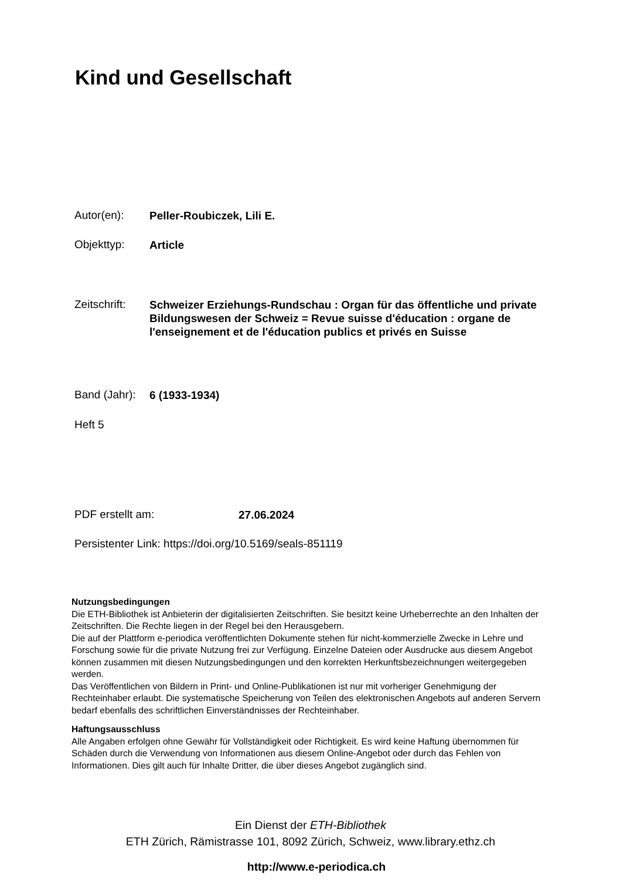Kind und Gesellschaft
Autor(en):
Peller-Roubiczek, Lili E.
Objekttyp:
Article
Zeitschrift:
Schweizer Erziehungs-Rundschau : Organ für das öffentliche und private Bildungswesen der Schweiz = Revue suisse d'éducation : organe de l'enseignement et de l'éducation publics et privés en Suisse
Band (Jahr):
6 (1933-1934)
Heft 5
PDF erstellt am:
27.06.2024
Persistenter Link: https://doi.org/10.5169/seals-851119
Nutzungsbedingungen
Die ETH-Bibliothek ist Anbieterin der digitalisierten Zeitschriften. Sie besitzt keine Urheberrechte an den Inhalten der Zeitschriften. Die Rechte liegen in der Regel bei den Herausgebern.
Die auf der Plattform e-periodica veröffentlichten Dokumente stehen für nicht-kommerzielle Zwecke in Lehre und Forschung sowie für die private Nutzung frei zur Verfügung. Einzelne Dateien oder Ausdrucke aus diesem Angebot können zusammen mit diesen Nutzungsbedingungen und den korrekten Herkunftsbezeichnungen weitergegeben werden.
Das Veröffentlichen von Bildern in Print- und Online-Publikationen ist nur mit vorheriger Genehmigung der Rechteinhaber erlaubt. Die systematische Speicherung von Teilen des elektronischen Angebots auf anderen Servern bedarf ebenfalls des schriftlichen Einverständnisses der Rechteinhaber.
Haftungsausschluss
Alle Angaben erfolgen ohne Gewähr für Vollständigkeit oder Richtigkeit. Es wird keine Haftung übernommen für Schäden durch die Verwendung von Informationen aus diesem Online-Angebot oder durch das Fehlen von Informationen. Dies gilt auch für Inhalte Dritter, die über dieses Angebot zugänglich sind.
Ein Dienst der ETH-Bibliothek
ETH Zürich, Rämistrasse 101, 8092 Zürich, Schweiz, www.library.ethz.ch
http://www.e-periodica.ch